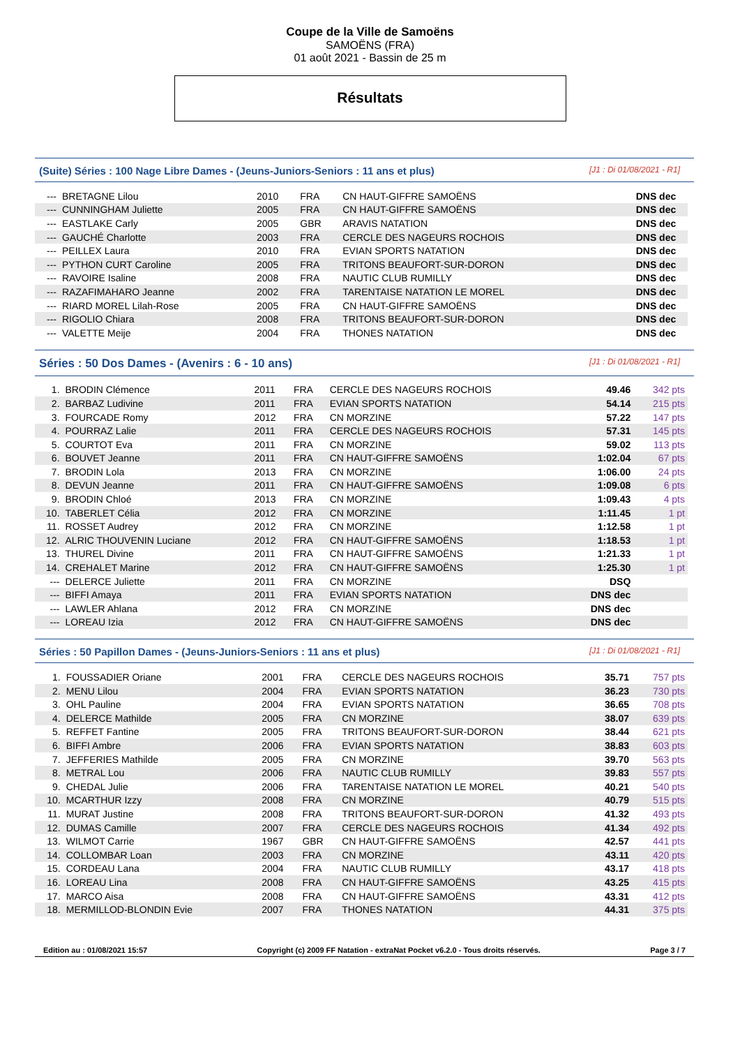Coupe de la Ville de Samoëns
SAMOËNS (FRA)
01 août 2021 - Bassin de 25 m
Résultats
(Suite) Séries : 100 Nage Libre Dames - (Jeuns-Juniors-Seniors : 11 ans et plus) [J1 : Di 01/08/2021 - R1]
| --- | BRETAGNE Lilou | 2010 | FRA | CN HAUT-GIFFRE SAMOËNS | DNS dec | |
| --- | CUNNINGHAM Juliette | 2005 | FRA | CN HAUT-GIFFRE SAMOËNS | DNS dec | |
| --- | EASTLAKE Carly | 2005 | GBR | ARAVIS NATATION | DNS dec | |
| --- | GAUCHÉ Charlotte | 2003 | FRA | CERCLE DES NAGEURS ROCHOIS | DNS dec | |
| --- | PEILLEX Laura | 2010 | FRA | EVIAN SPORTS NATATION | DNS dec | |
| --- | PYTHON CURT Caroline | 2005 | FRA | TRITONS BEAUFORT-SUR-DORON | DNS dec | |
| --- | RAVOIRE Isaline | 2008 | FRA | NAUTIC CLUB RUMILLY | DNS dec | |
| --- | RAZAFIMAHARO Jeanne | 2002 | FRA | TARENTAISE NATATION LE MOREL | DNS dec | |
| --- | RIARD MOREL Lilah-Rose | 2005 | FRA | CN HAUT-GIFFRE SAMOËNS | DNS dec | |
| --- | RIGOLIO Chiara | 2008 | FRA | TRITONS BEAUFORT-SUR-DORON | DNS dec | |
| --- | VALETTE Meije | 2004 | FRA | THONES NATATION | DNS dec | |
Séries : 50 Dos Dames - (Avenirs : 6 - 10 ans) [J1 : Di 01/08/2021 - R1]
| 1. | BRODIN Clémence | 2011 | FRA | CERCLE DES NAGEURS ROCHOIS | 49.46 | 342 pts |
| 2. | BARBAZ Ludivine | 2011 | FRA | EVIAN SPORTS NATATION | 54.14 | 215 pts |
| 3. | FOURCADE Romy | 2012 | FRA | CN MORZINE | 57.22 | 147 pts |
| 4. | POURRAZ Lalie | 2011 | FRA | CERCLE DES NAGEURS ROCHOIS | 57.31 | 145 pts |
| 5. | COURTOT Eva | 2011 | FRA | CN MORZINE | 59.02 | 113 pts |
| 6. | BOUVET Jeanne | 2011 | FRA | CN HAUT-GIFFRE SAMOËNS | 1:02.04 | 67 pts |
| 7. | BRODIN Lola | 2013 | FRA | CN MORZINE | 1:06.00 | 24 pts |
| 8. | DEVUN Jeanne | 2011 | FRA | CN HAUT-GIFFRE SAMOËNS | 1:09.08 | 6 pts |
| 9. | BRODIN Chloé | 2013 | FRA | CN MORZINE | 1:09.43 | 4 pts |
| 10. | TABERLET Célia | 2012 | FRA | CN MORZINE | 1:11.45 | 1 pt |
| 11. | ROSSET Audrey | 2012 | FRA | CN MORZINE | 1:12.58 | 1 pt |
| 12. | ALRIC THOUVENIN Luciane | 2012 | FRA | CN HAUT-GIFFRE SAMOËNS | 1:18.53 | 1 pt |
| 13. | THUREL Divine | 2011 | FRA | CN HAUT-GIFFRE SAMOËNS | 1:21.33 | 1 pt |
| 14. | CREHALET Marine | 2012 | FRA | CN HAUT-GIFFRE SAMOËNS | 1:25.30 | 1 pt |
| --- | DELERCE Juliette | 2011 | FRA | CN MORZINE | DSQ | |
| --- | BIFFI Amaya | 2011 | FRA | EVIAN SPORTS NATATION | DNS dec | |
| --- | LAWLER Ahlana | 2012 | FRA | CN MORZINE | DNS dec | |
| --- | LOREAU Izia | 2012 | FRA | CN HAUT-GIFFRE SAMOËNS | DNS dec | |
Séries : 50 Papillon Dames - (Jeuns-Juniors-Seniors : 11 ans et plus) [J1 : Di 01/08/2021 - R1]
| 1. | FOUSSADIER Oriane | 2001 | FRA | CERCLE DES NAGEURS ROCHOIS | 35.71 | 757 pts |
| 2. | MENU Lilou | 2004 | FRA | EVIAN SPORTS NATATION | 36.23 | 730 pts |
| 3. | OHL Pauline | 2004 | FRA | EVIAN SPORTS NATATION | 36.65 | 708 pts |
| 4. | DELERCE Mathilde | 2005 | FRA | CN MORZINE | 38.07 | 639 pts |
| 5. | REFFET Fantine | 2005 | FRA | TRITONS BEAUFORT-SUR-DORON | 38.44 | 621 pts |
| 6. | BIFFI Ambre | 2006 | FRA | EVIAN SPORTS NATATION | 38.83 | 603 pts |
| 7. | JEFFERIES Mathilde | 2005 | FRA | CN MORZINE | 39.70 | 563 pts |
| 8. | METRAL Lou | 2006 | FRA | NAUTIC CLUB RUMILLY | 39.83 | 557 pts |
| 9. | CHEDAL Julie | 2006 | FRA | TARENTAISE NATATION LE MOREL | 40.21 | 540 pts |
| 10. | MCARTHUR Izzy | 2008 | FRA | CN MORZINE | 40.79 | 515 pts |
| 11. | MURAT Justine | 2008 | FRA | TRITONS BEAUFORT-SUR-DORON | 41.32 | 493 pts |
| 12. | DUMAS Camille | 2007 | FRA | CERCLE DES NAGEURS ROCHOIS | 41.34 | 492 pts |
| 13. | WILMOT Carrie | 1967 | GBR | CN HAUT-GIFFRE SAMOËNS | 42.57 | 441 pts |
| 14. | COLLOMBAR Loan | 2003 | FRA | CN MORZINE | 43.11 | 420 pts |
| 15. | CORDEAU Lana | 2004 | FRA | NAUTIC CLUB RUMILLY | 43.17 | 418 pts |
| 16. | LOREAU Lina | 2008 | FRA | CN HAUT-GIFFRE SAMOËNS | 43.25 | 415 pts |
| 17. | MARCO Aisa | 2008 | FRA | CN HAUT-GIFFRE SAMOËNS | 43.31 | 412 pts |
| 18. | MERMILLOD-BLONDIN Evie | 2007 | FRA | THONES NATATION | 44.31 | 375 pts |
Edition au : 01/08/2021 15:57 Copyright (c) 2009 FF Natation - extraNat Pocket v6.2.0 - Tous droits réservés. Page 3 / 7